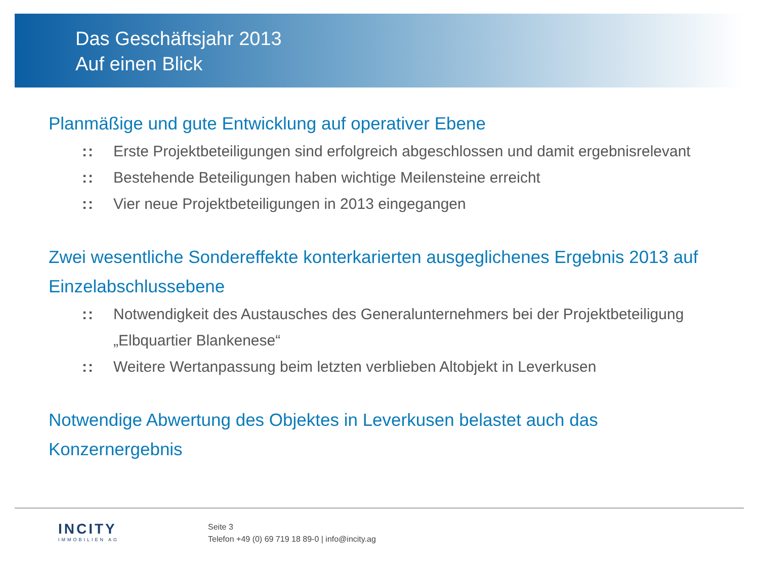Das Geschäftsjahr 2013
Auf einen Blick
Planmäßige und gute Entwicklung auf operativer Ebene
:: Erste Projektbeteiligungen sind erfolgreich abgeschlossen und damit ergebnisrelevant
:: Bestehende Beteiligungen haben wichtige Meilensteine erreicht
:: Vier neue Projektbeteiligungen in 2013 eingegangen
Zwei wesentliche Sondereffekte konterkarierten ausgeglichenes Ergebnis 2013 auf Einzelabschlussebene
:: Notwendigkeit des Austausches des Generalunternehmers bei der Projektbeteiligung „Elbquartier Blankenese“
:: Weitere Wertanpassung beim letzten verblieben Altobjekt in Leverkusen
Notwendige Abwertung des Objektes in Leverkusen belastet auch das Konzernergebnis
INCITY
IMMOBILIEN AG
Seite 3
Telefon +49 (0) 69 719 18 89-0 | info@incity.ag